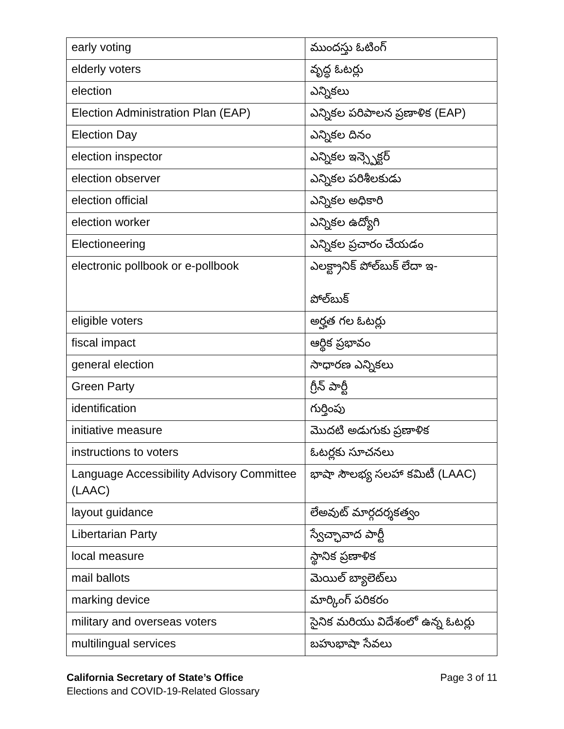| early voting | ముందస్తు ఓటింగ్ |
| elderly voters | వృద్ధ ఓటర్లు |
| election | ఎన్నికలు |
| Election Administration Plan (EAP) | ఎన్నికల పరిపాలన ప్రణాళిక (EAP) |
| Election Day | ఎన్నికల దినం |
| election inspector | ఎన్నికల ఇన్స్పెక్టర్ |
| election observer | ఎన్నికల పరిశీలకుడు |
| election official | ఎన్నికల అధికారి |
| election worker | ఎన్నికల ఉద్యోగి |
| Electioneering | ఎన్నికల ప్రచారం చేయడం |
| electronic pollbook or e-pollbook | ఎలక్ట్రానిక్ పోల్‌బుక్ లేదా ఇ- పోల్‌బుక్ |
| eligible voters | అర్హత గల ఓటర్లు |
| fiscal impact | ఆర్థిక ప్రభావం |
| general election | సాధారణ ఎన్నికలు |
| Green Party | గ్రీన్ పార్టీ |
| identification | గుర్తింపు |
| initiative measure | మొదటి అడుగుకు ప్రణాళిక |
| instructions to voters | ఓటర్లకు సూచనలు |
| Language Accessibility Advisory Committee (LAAC) | భాషా సౌలభ్య సలహా కమిటీ (LAAC) |
| layout guidance | లేఅవుట్ మార్గదర్శకత్వం |
| Libertarian Party | స్వేచ్ఛావాద పార్టీ |
| local measure | స్థానిక ప్రణాళిక |
| mail ballots | మెయిల్ బ్యాలెట్‌లు |
| marking device | మార్కింగ్ పరికరం |
| military and overseas voters | సైనిక మరియు విదేశంలో ఉన్న ఓటర్లు |
| multilingual services | బహుభాషా సేవలు |
Page 3 of 11 California Secretary of State’s Office
Elections and COVID-19-Related Glossary